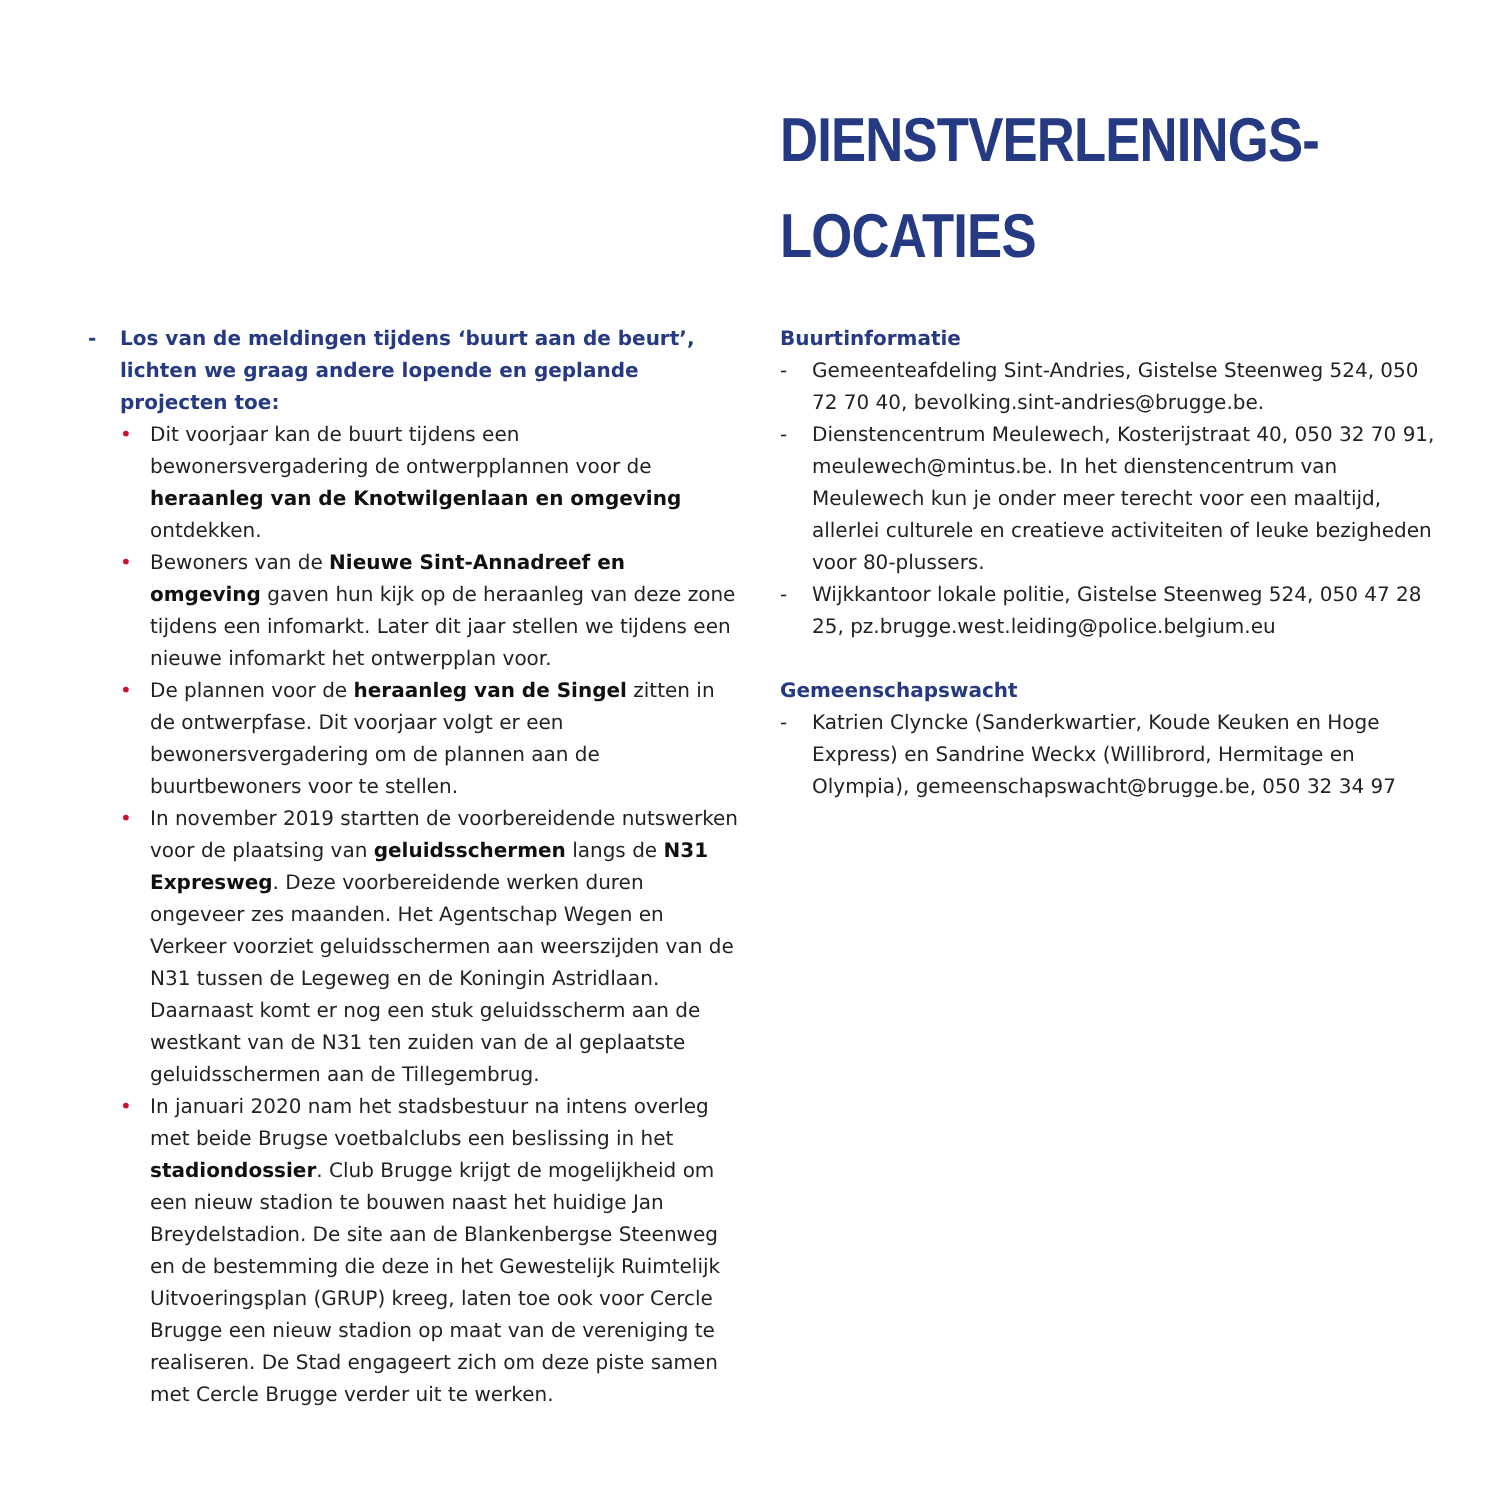DIENSTVERLENINGS-
LOCATIES
- Los van de meldingen tijdens ‘buurt aan de beurt’, lichten we graag andere lopende en geplande projecten toe:
• Dit voorjaar kan de buurt tijdens een bewonersvergadering de ontwerpplannen voor de heraanleg van de Knotwilgenlaan en omgeving ontdekken.
• Bewoners van de Nieuwe Sint-Annadreef en omgeving gaven hun kijk op de heraanleg van deze zone tijdens een infomarkt. Later dit jaar stellen we tijdens een nieuwe infomarkt het ontwerpplan voor.
• De plannen voor de heraanleg van de Singel zitten in de ontwerpfase. Dit voorjaar volgt er een bewonersvergadering om de plannen aan de buurtbewoners voor te stellen.
• In november 2019 startten de voorbereidende nutswerken voor de plaatsing van geluidsschermen langs de N31 Expresweg. Deze voorbereidende werken duren ongeveer zes maanden. Het Agentschap Wegen en Verkeer voorziet geluidsschermen aan weerszijden van de N31 tussen de Legeweg en de Koningin Astridlaan. Daarnaast komt er nog een stuk geluidsscherm aan de westkant van de N31 ten zuiden van de al geplaatste geluidsschermen aan de Tillegembrug.
• In januari 2020 nam het stadsbestuur na intens overleg met beide Brugse voetbalclubs een beslissing in het stadiondossier. Club Brugge krijgt de mogelijkheid om een nieuw stadion te bouwen naast het huidige Jan Breydelstadion. De site aan de Blankenbergse Steenweg en de bestemming die deze in het Gewestelijk Ruimtelijk Uitvoeringsplan (GRUP) kreeg, laten toe ook voor Cercle Brugge een nieuw stadion op maat van de vereniging te realiseren. De Stad engageert zich om deze piste samen met Cercle Brugge verder uit te werken.
Buurtinformatie
- Gemeenteafdeling Sint-Andries, Gistelse Steenweg 524, 050 72 70 40, bevolking.sint-andries@brugge.be.
- Dienstencentrum Meulewech, Kosterijstraat 40, 050 32 70 91, meulewech@mintus.be. In het dienstencentrum van Meulewech kun je onder meer terecht voor een maaltijd, allerlei culturele en creatieve activiteiten of leuke bezigheden voor 80-plussers.
- Wijkkantoor lokale politie, Gistelse Steenweg 524, 050 47 28 25, pz.brugge.west.leiding@police.belgium.eu
Gemeenschapswacht
- Katrien Clyncke (Sanderkwartier, Koude Keuken en Hoge Express) en Sandrine Weckx (Willibrord, Hermitage en Olympia), gemeenschapswacht@brugge.be, 050 32 34 97